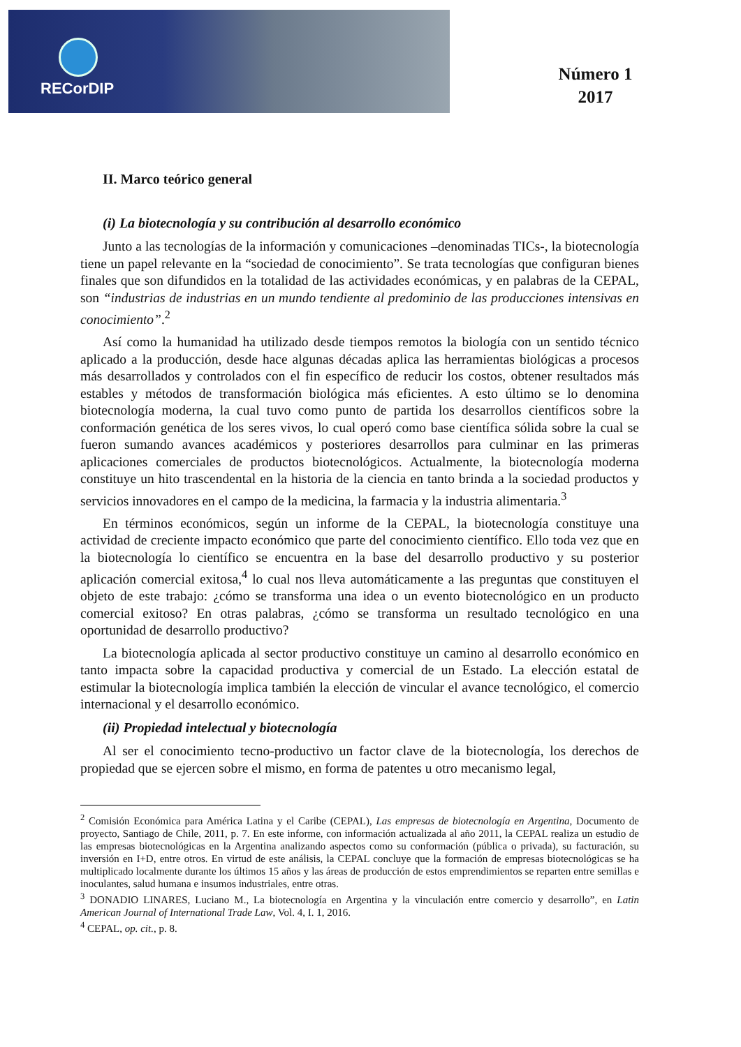RECorDIP
Número 1
2017
II. Marco teórico general
(i) La biotecnología y su contribución al desarrollo económico
Junto a las tecnologías de la información y comunicaciones –denominadas TICs-, la biotecnología tiene un papel relevante en la “sociedad de conocimiento”. Se trata tecnologías que configuran bienes finales que son difundidos en la totalidad de las actividades económicas, y en palabras de la CEPAL, son “industrias de industrias en un mundo tendiente al predominio de las producciones intensivas en conocimiento”.<sup>2</sup>
Así como la humanidad ha utilizado desde tiempos remotos la biología con un sentido técnico aplicado a la producción, desde hace algunas décadas aplica las herramientas biológicas a procesos más desarrollados y controlados con el fin específico de reducir los costos, obtener resultados más estables y métodos de transformación biológica más eficientes. A esto último se lo denomina biotecnología moderna, la cual tuvo como punto de partida los desarrollos científicos sobre la conformación genética de los seres vivos, lo cual operó como base científica sólida sobre la cual se fueron sumando avances académicos y posteriores desarrollos para culminar en las primeras aplicaciones comerciales de productos biotecnológicos. Actualmente, la biotecnología moderna constituye un hito trascendental en la historia de la ciencia en tanto brinda a la sociedad productos y servicios innovadores en el campo de la medicina, la farmacia y la industria alimentaria.<sup>3</sup>
En términos económicos, según un informe de la CEPAL, la biotecnología constituye una actividad de creciente impacto económico que parte del conocimiento científico. Ello toda vez que en la biotecnología lo científico se encuentra en la base del desarrollo productivo y su posterior aplicación comercial exitosa,<sup>4</sup> lo cual nos lleva automáticamente a las preguntas que constituyen el objeto de este trabajo: ¿cómo se transforma una idea o un evento biotecnológico en un producto comercial exitoso? En otras palabras, ¿cómo se transforma un resultado tecnológico en una oportunidad de desarrollo productivo?
La biotecnología aplicada al sector productivo constituye un camino al desarrollo económico en tanto impacta sobre la capacidad productiva y comercial de un Estado. La elección estatal de estimular la biotecnología implica también la elección de vincular el avance tecnológico, el comercio internacional y el desarrollo económico.
(ii) Propiedad intelectual y biotecnología
Al ser el conocimiento tecno-productivo un factor clave de la biotecnología, los derechos de propiedad que se ejercen sobre el mismo, en forma de patentes u otro mecanismo legal,
<sup>2</sup> Comisión Económica para América Latina y el Caribe (CEPAL), Las empresas de biotecnología en Argentina, Documento de proyecto, Santiago de Chile, 2011, p. 7. En este informe, con información actualizada al año 2011, la CEPAL realiza un estudio de las empresas biotecnológicas en la Argentina analizando aspectos como su conformación (pública o privada), su facturación, su inversión en I+D, entre otros. En virtud de este análisis, la CEPAL concluye que la formación de empresas biotecnológicas se ha multiplicado localmente durante los últimos 15 años y las áreas de producción de estos emprendimientos se reparten entre semillas e inoculantes, salud humana e insumos industriales, entre otras.
<sup>3</sup> DONADIO LINARES, Luciano M., La biotecnología en Argentina y la vinculación entre comercio y desarrollo”, en Latin American Journal of International Trade Law, Vol. 4, I. 1, 2016.
<sup>4</sup> CEPAL, op. cit., p. 8.